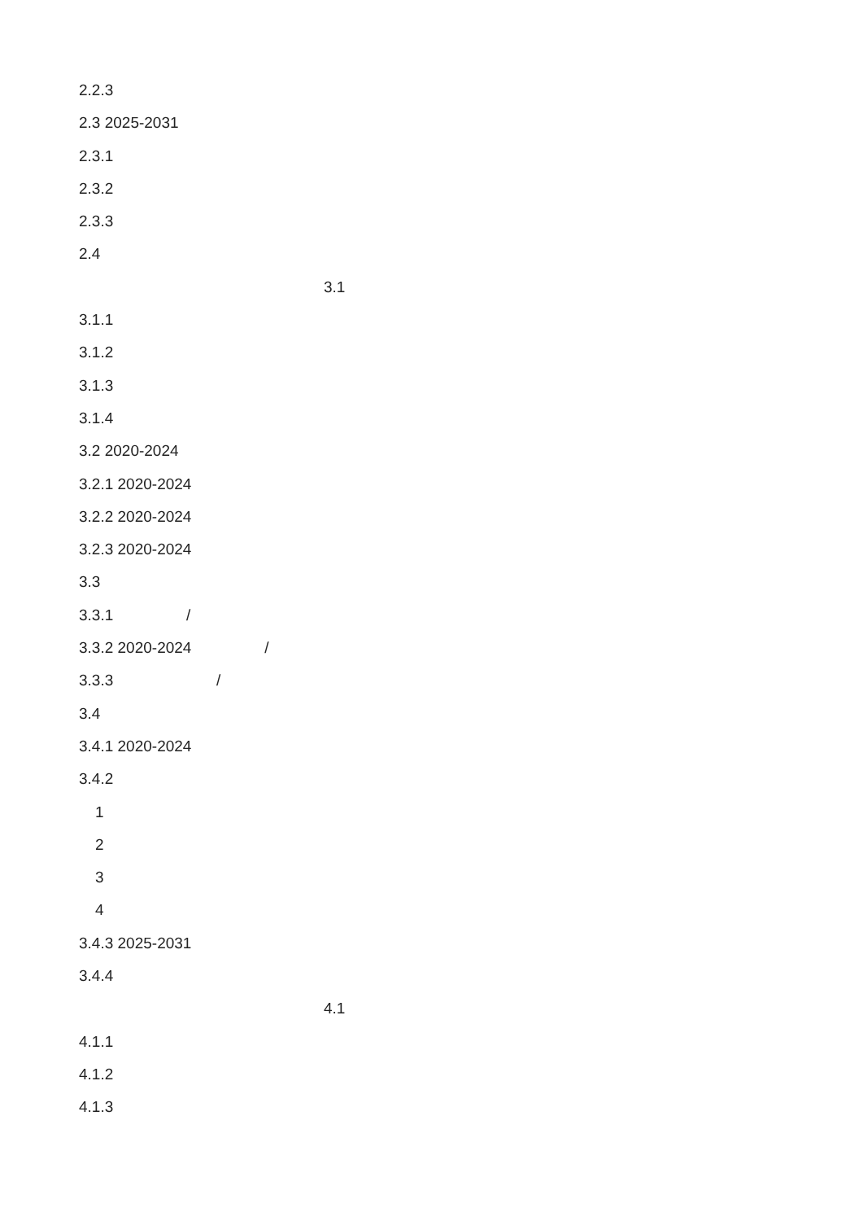2.2.3
2.3 2025-2031
2.3.1
2.3.2
2.3.3
2.4
3.1
3.1.1
3.1.2
3.1.3
3.1.4
3.2 2020-2024
3.2.1 2020-2024
3.2.2 2020-2024
3.2.3 2020-2024
3.3
3.3.1 /
3.3.2 2020-2024 /
3.3.3 /
3.4
3.4.1 2020-2024
3.4.2
1
2
3
4
3.4.3 2025-2031
3.4.4
4.1
4.1.1
4.1.2
4.1.3